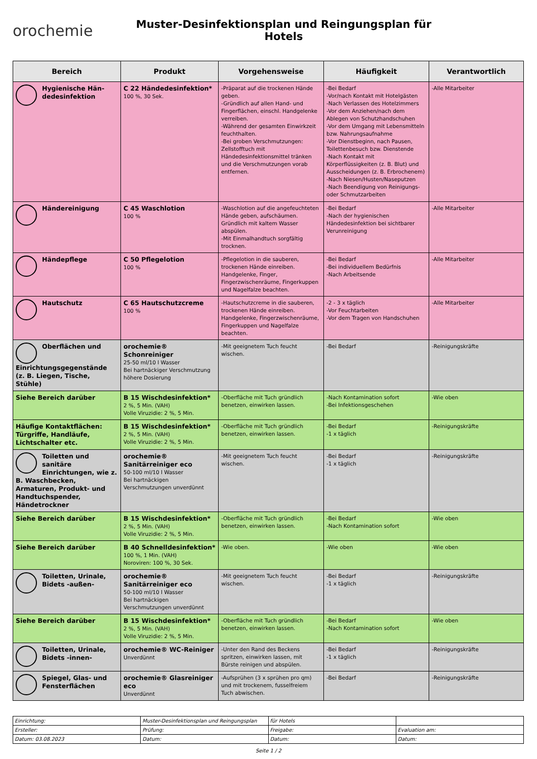orochemie
Muster-Desinfektionsplan und Reingungsplan für
Hotels
| Bereich | Produkt | Vorgehensweise | Häufigkeit | Verantwortlich |
| --- | --- | --- | --- | --- |
| Hygienische Hän­dedesinfektion | C 22 Händedesinfektion* 100 %, 30 Sek. | -Präparat auf die trockenen Hände geben. -Gründlich auf allen Hand- und Fingerflächen, einschl. Handgelenke verreiben. -Während der gesamten Einwirkzeit feuchthalten. -Bei groben Verschmutzungen: Zellstofftuch mit Händedesinfektionsmittel tränken und die Verschmutzungen vorab entfernen. | -Bei Bedarf -Vor/nach Kontakt mit Hotelgästen -Nach Verlassen des Hotelzimmers -Vor dem Anziehen/nach dem Ablegen von Schutzhandschuhen -Vor dem Umgang mit Lebensmitteln bzw. Nahrungsaufnahme -Vor Dienstbeginn, nach Pausen, Toilettenbesuch bzw. Dienstende -Nach Kontakt mit Körperflüssigkeiten (z. B. Blut) und Ausscheidungen (z. B. Erbrochenem) -Nach Niesen/Husten/Naseputzen -Nach Beendigung von Reinigungs- oder Schmutzarbeiten | -Alle Mitarbeiter |
| Händereinigung | C 45 Waschlotion 100 % | -Waschlotion auf die angefeuchteten Hände geben, aufschäumen. Gründlich mit kaltem Wasser abspülen. -Mit Einmalhandtuch sorgfältig trocknen. | -Bei Bedarf -Nach der hygienischen Händedesinfektion bei sichtbarer Verunreinigung | -Alle Mitarbeiter |
| Händepflege | C 50 Pflegelotion 100 % | -Pflegelotion in die sauberen, trockenen Hände einreiben. Handgelenke, Finger, Fingerzwischenräume, Fingerkuppen und Nagelfalze beachten. | -Bei Bedarf -Bei individuellem Bedürfnis -Nach Arbeitsende | -Alle Mitarbeiter |
| Hautschutz | C 65 Hautschutzcreme 100 % | -Hautschutzcreme in die sauberen, trockenen Hände einreiben. Handgelenke, Fingerzwischenräume, Fingerkuppen und Nagelfalze beachten. | -2 - 3 x täglich -Vor Feuchtarbeiten -Vor dem Tragen von Handschuhen | -Alle Mitarbeiter |
| Oberflächen und Einrichtungsgegenstände (z. B. Liegen, Tische, Stühle) | orochemie® Schonreiniger 25-50 ml/10 l Wasser Bei hartnäckiger Verschmutzung höhere Dosierung | -Mit geeignetem Tuch feucht wischen. | -Bei Bedarf | -Reinigungskräfte |
| Siehe Bereich darüber | B 15 Wischdesinfektion* 2 %, 5 Min. (VAH) Volle Viruzidie: 2 %, 5 Min. | -Oberfläche mit Tuch gründlich benetzen, einwirken lassen. | -Nach Kontamination sofort -Bei Infektionsgeschehen | -Wie oben |
| Häufige Kontaktflächen: Türgriffe, Handläufe, Lichtschalter etc. | B 15 Wischdesinfektion* 2 %, 5 Min. (VAH) Volle Viruzidie: 2 %, 5 Min. | -Oberfläche mit Tuch gründlich benetzen, einwirken lassen. | -Bei Bedarf -1 x täglich | -Reinigungskräfte |
| Toiletten und sanitäre Einrichtungen, wie z. B. Waschbecken, Armaturen, Produkt- und Handtuchspender, Händetrockner | orochemie® Sanitärreiniger eco 50-100 ml/10 l Wasser Bei hartnäckigen Verschmutzungen unverdünnt | -Mit geeignetem Tuch feucht wischen. | -Bei Bedarf -1 x täglich | -Reinigungskräfte |
| Siehe Bereich darüber | B 15 Wischdesinfektion* 2 %, 5 Min. (VAH) Volle Viruzidie: 2 %, 5 Min. | -Oberfläche mit Tuch gründlich benetzen, einwirken lassen. | -Bei Bedarf -Nach Kontamination sofort | -Wie oben |
| Siehe Bereich darüber | B 40 Schnelldesinfektion* 100 %, 1 Min. (VAH) Noroviren: 100 %, 30 Sek. | -Wie oben. | -Wie oben | -Wie oben |
| Toiletten, Urinale, Bidets -außen- | orochemie® Sanitärreiniger eco 50-100 ml/10 l Wasser Bei hartnäckigen Verschmutzungen unverdünnt | -Mit geeignetem Tuch feucht wischen. | -Bei Bedarf -1 x täglich | -Reinigungskräfte |
| Siehe Bereich darüber | B 15 Wischdesinfektion* 2 %, 5 Min. (VAH) Volle Viruzidie: 2 %, 5 Min. | -Oberfläche mit Tuch gründlich benetzen, einwirken lassen. | -Bei Bedarf -Nach Kontamination sofort | -Wie oben |
| Toiletten, Urinale, Bidets -innen- | orochemie® WC-Reiniger Unverdünnt | -Unter den Rand des Beckens spritzen, einwirken lassen, mit Bürste reinigen und abspülen. | -Bei Bedarf -1 x täglich | -Reinigungskräfte |
| Spiegel, Glas- und Fensterflächen | orochemie® Glasreiniger eco Unverdünnt | -Aufsprühen (3 x sprühen pro qm) und mit trockenem, fusselfreiem Tuch abwischen. | -Bei Bedarf | -Reinigungskräfte |
| Einrichtung: | Muster-Desinfektionsplan und Reingungsplan | für Hotels | |
| Ersteller: | Prüfung: | Freigabe: | Evaluation am: |
| Datum: 03.08.2023 | Datum: | Datum: | Datum: |
Seite 1 / 2